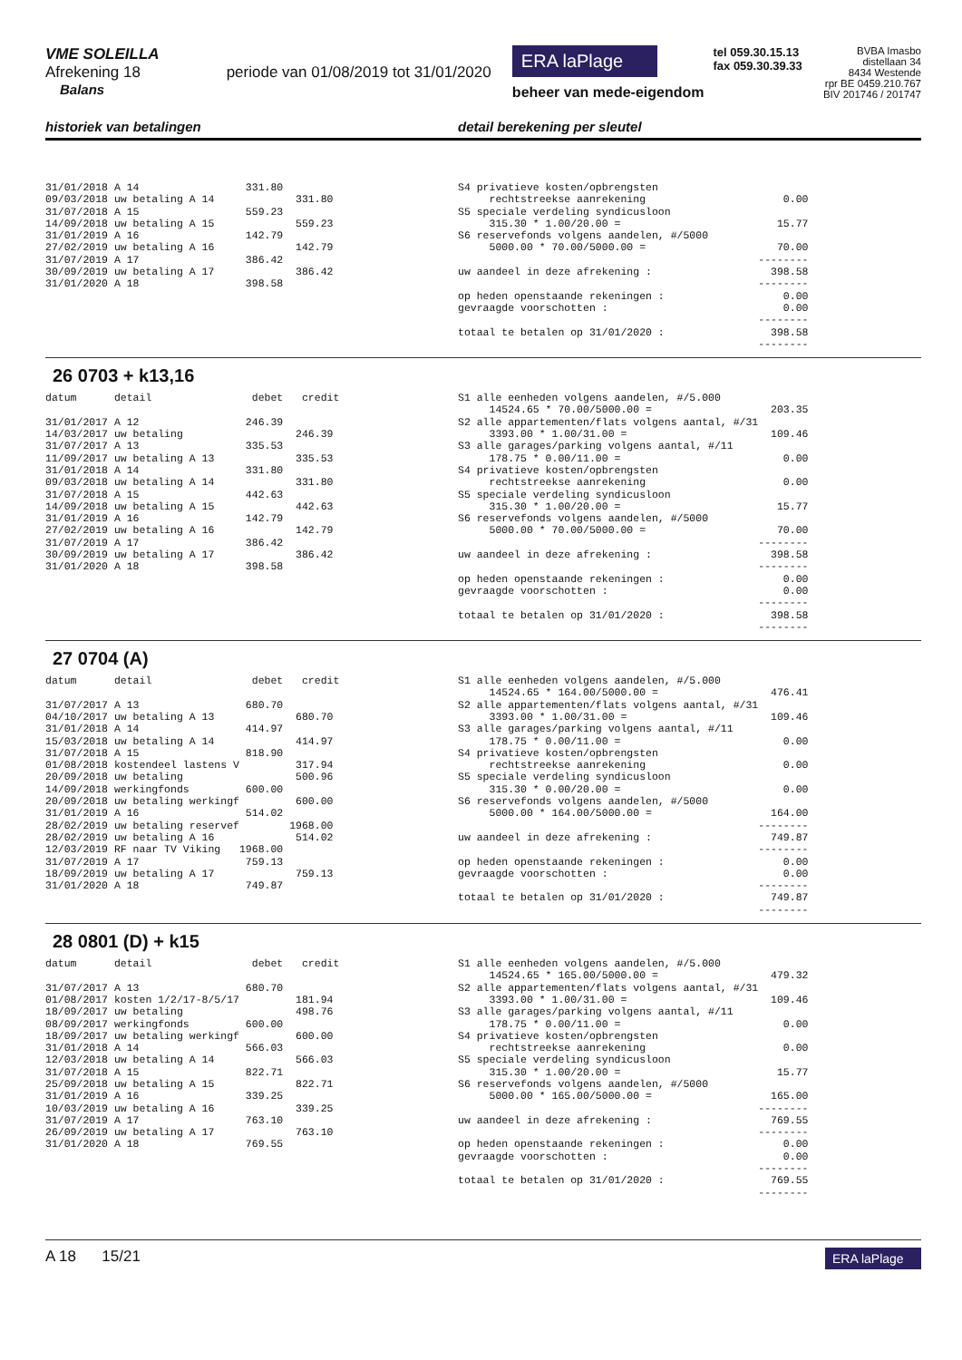VME SOLEILLA
Afrekening 18 periode van 01/08/2019 tot 31/01/2020
Balans
ERA laPlage
beheer van mede-eigendom
tel 059.30.15.13
fax 059.30.39.33
BVBA Imasbo
distellaan 34
8434 Westende
rpr BE 0459.210.767
BIV 201746 / 201747
historiek van betalingen detail berekening per sleutel
31/01/2018 A 14 331.80 09/03/2018 uw betaling A 14 331.80 31/07/2018 A 15 559.23 14/09/2018 uw betaling A 15 559.23 31/01/2019 A 16 142.79 27/02/2019 uw betaling A 16 142.79 31/07/2019 A 17 386.42 30/09/2019 uw betaling A 17 386.42 31/01/2020 A 18 398.58
S4 privatieve kosten/opbrengsten rechtstreekse aanrekening 0.00 S5 speciale verdeling syndicusloon 315.30 * 1.00/20.00 = 15.77 S6 reservefonds volgens aandelen, #/5000 5000.00 * 70.00/5000.00 = 70.00 -------- uw aandeel in deze afrekening : 398.58 -------- op heden openstaande rekeningen : 0.00 gevraagde voorschotten : 0.00 -------- totaal te betalen op 31/01/2020 : 398.58 --------
26 0703 + k13,16
datum detail debet credit 31/01/2017 A 12 246.39 14/03/2017 uw betaling 246.39 31/07/2017 A 13 335.53 11/09/2017 uw betaling A 13 335.53 31/01/2018 A 14 331.80 09/03/2018 uw betaling A 14 331.80 31/07/2018 A 15 442.63 14/09/2018 uw betaling A 15 442.63 31/01/2019 A 16 142.79 27/02/2019 uw betaling A 16 142.79 31/07/2019 A 17 386.42 30/09/2019 uw betaling A 17 386.42 31/01/2020 A 18 398.58
S1 alle eenheden volgens aandelen, #/5.000 14524.65 * 70.00/5000.00 = 203.35 S2 alle appartementen/flats volgens aantal, #/31 3393.00 * 1.00/31.00 = 109.46 S3 alle garages/parking volgens aantal, #/11 178.75 * 0.00/11.00 = 0.00 S4 privatieve kosten/opbrengsten rechtstreekse aanrekening 0.00 S5 speciale verdeling syndicusloon 315.30 * 1.00/20.00 = 15.77 S6 reservefonds volgens aandelen, #/5000 5000.00 * 70.00/5000.00 = 70.00 -------- uw aandeel in deze afrekening : 398.58 -------- op heden openstaande rekeningen : 0.00 gevraagde voorschotten : 0.00 -------- totaal te betalen op 31/01/2020 : 398.58 --------
27 0704 (A)
datum detail debet credit 31/07/2017 A 13 680.70 04/10/2017 uw betaling A 13 680.70 31/01/2018 A 14 414.97 15/03/2018 uw betaling A 14 414.97 31/07/2018 A 15 818.90 01/08/2018 kostendeel lastens V 317.94 20/09/2018 uw betaling 500.96 14/09/2018 werkingfonds 600.00 20/09/2018 uw betaling werkingf 600.00 31/01/2019 A 16 514.02 28/02/2019 uw betaling reservef 1968.00 28/02/2019 uw betaling A 16 514.02 12/03/2019 RF naar TV Viking 1968.00 31/07/2019 A 17 759.13 18/09/2019 uw betaling A 17 759.13 31/01/2020 A 18 749.87
S1 alle eenheden volgens aandelen, #/5.000 14524.65 * 164.00/5000.00 = 476.41 S2 alle appartementen/flats volgens aantal, #/31 3393.00 * 1.00/31.00 = 109.46 S3 alle garages/parking volgens aantal, #/11 178.75 * 0.00/11.00 = 0.00 S4 privatieve kosten/opbrengsten rechtstreekse aanrekening 0.00 S5 speciale verdeling syndicusloon 315.30 * 0.00/20.00 = 0.00 S6 reservefonds volgens aandelen, #/5000 5000.00 * 164.00/5000.00 = 164.00 -------- uw aandeel in deze afrekening : 749.87 -------- op heden openstaande rekeningen : 0.00 gevraagde voorschotten : 0.00 -------- totaal te betalen op 31/01/2020 : 749.87 --------
28 0801 (D) + k15
datum detail debet credit 31/07/2017 A 13 680.70 01/08/2017 kosten 1/2/17-8/5/17 181.94 18/09/2017 uw betaling 498.76 08/09/2017 werkingfonds 600.00 18/09/2017 uw betaling werkingf 600.00 31/01/2018 A 14 566.03 12/03/2018 uw betaling A 14 566.03 31/07/2018 A 15 822.71 25/09/2018 uw betaling A 15 822.71 31/01/2019 A 16 339.25 10/03/2019 uw betaling A 16 339.25 31/07/2019 A 17 763.10 26/09/2019 uw betaling A 17 763.10 31/01/2020 A 18 769.55
S1 alle eenheden volgens aandelen, #/5.000 14524.65 * 165.00/5000.00 = 479.32 S2 alle appartementen/flats volgens aantal, #/31 3393.00 * 1.00/31.00 = 109.46 S3 alle garages/parking volgens aantal, #/11 178.75 * 0.00/11.00 = 0.00 S4 privatieve kosten/opbrengsten rechtstreekse aanrekening 0.00 S5 speciale verdeling syndicusloon 315.30 * 1.00/20.00 = 15.77 S6 reservefonds volgens aandelen, #/5000 5000.00 * 165.00/5000.00 = 165.00 -------- uw aandeel in deze afrekening : 769.55 -------- op heden openstaande rekeningen : 0.00 gevraagde voorschotten : 0.00 -------- totaal te betalen op 31/01/2020 : 769.55 --------
A 18 15/21
ERA laPlage